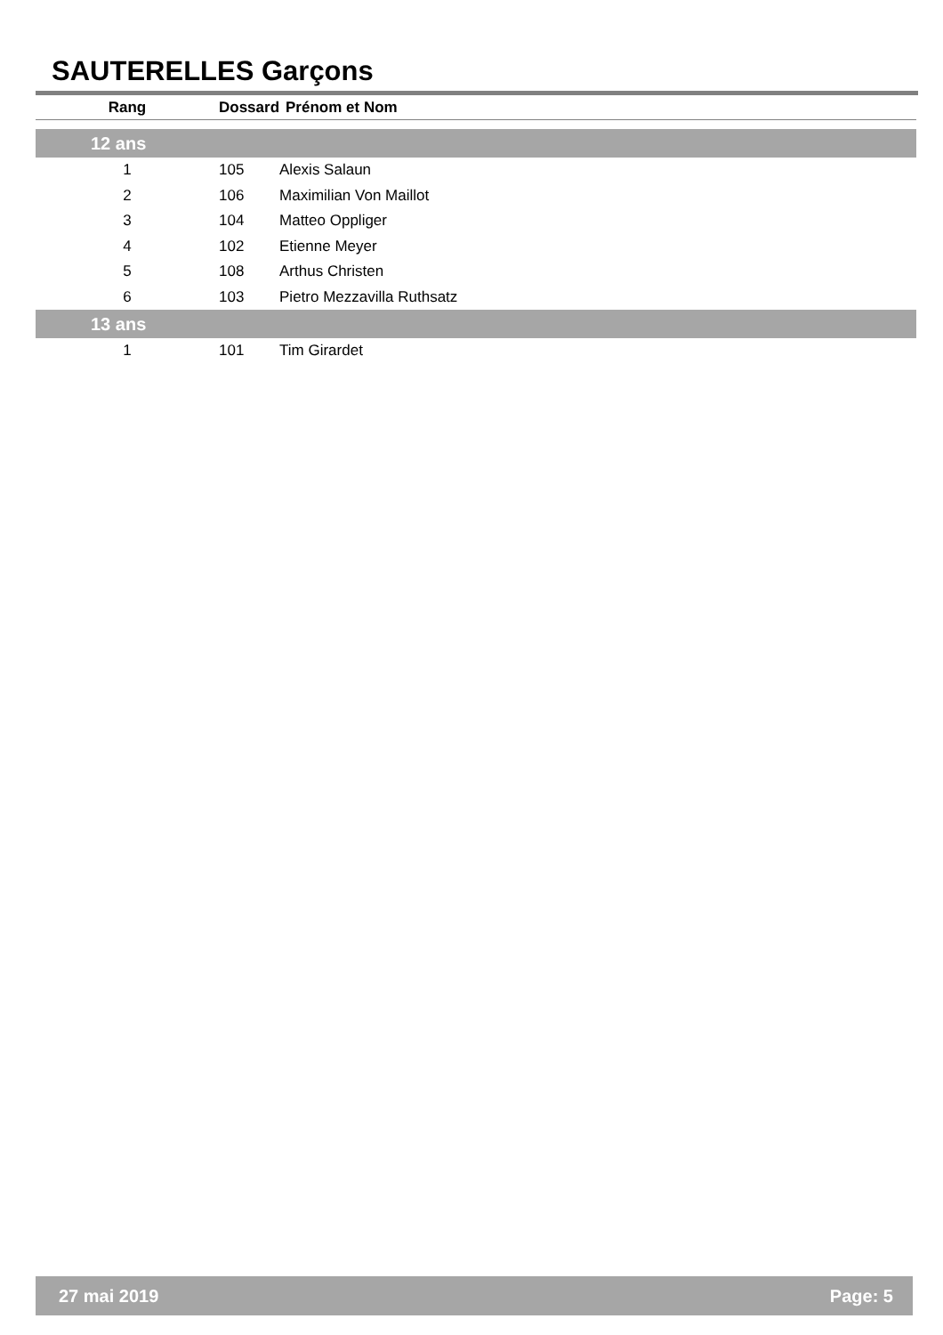SAUTERELLES Garçons
| Rang | Dossard | Prénom et Nom |
| --- | --- | --- |
| 12 ans | | |
| 1 | 105 | Alexis Salaun |
| 2 | 106 | Maximilian Von Maillot |
| 3 | 104 | Matteo Oppliger |
| 4 | 102 | Etienne Meyer |
| 5 | 108 | Arthus Christen |
| 6 | 103 | Pietro Mezzavilla Ruthsatz |
| 13 ans | | |
| 1 | 101 | Tim Girardet |
27 mai 2019 Page: 5